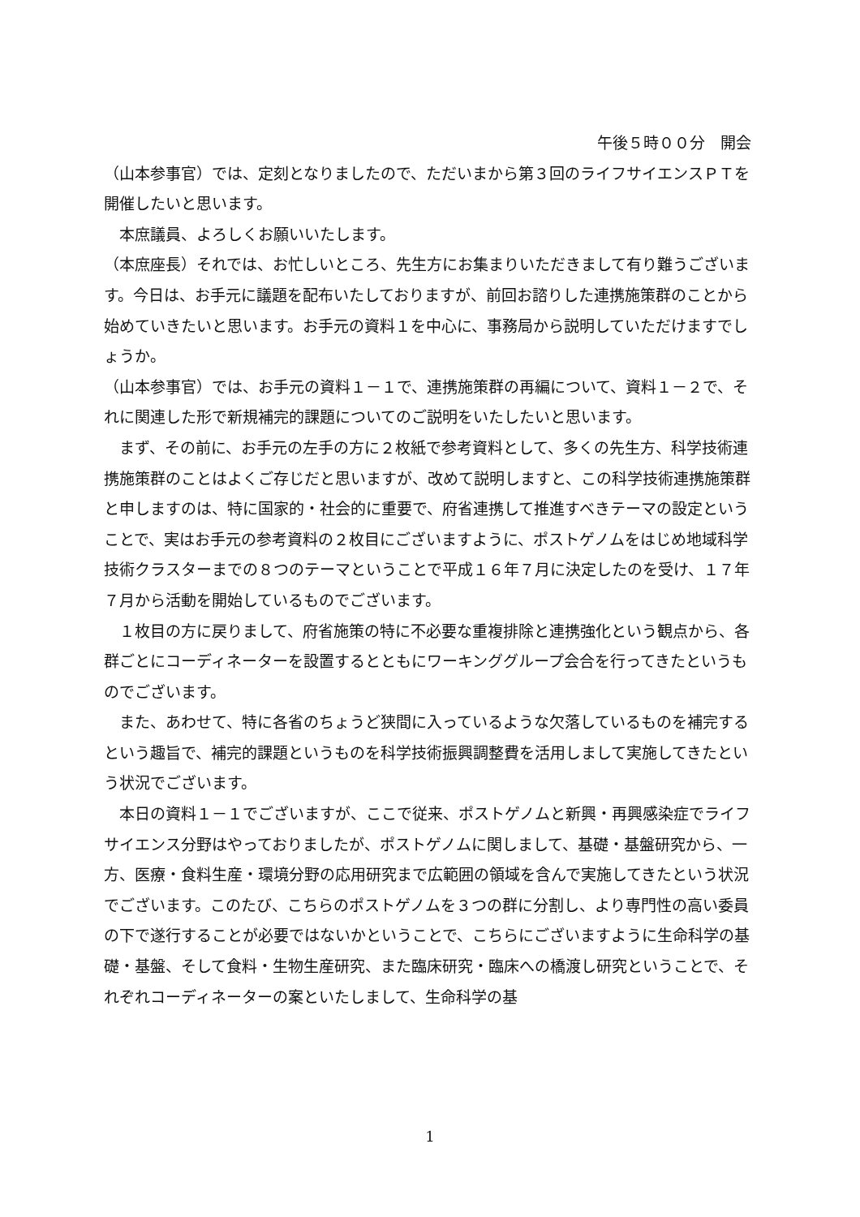午後５時００分　開会
（山本参事官）では、定刻となりましたので、ただいまから第３回のライフサイエンスＰＴを開催したいと思います。
　本庶議員、よろしくお願いいたします。
（本庶座長）それでは、お忙しいところ、先生方にお集まりいただきまして有り難うございます。今日は、お手元に議題を配布いたしておりますが、前回お諮りした連携施策群のことから始めていきたいと思います。お手元の資料１を中心に、事務局から説明していただけますでしょうか。
（山本参事官）では、お手元の資料１－１で、連携施策群の再編について、資料１－２で、それに関連した形で新規補完的課題についてのご説明をいたしたいと思います。
　まず、その前に、お手元の左手の方に２枚紙で参考資料として、多くの先生方、科学技術連携施策群のことはよくご存じだと思いますが、改めて説明しますと、この科学技術連携施策群と申しますのは、特に国家的・社会的に重要で、府省連携して推進すべきテーマの設定ということで、実はお手元の参考資料の２枚目にございますように、ポストゲノムをはじめ地域科学技術クラスターまでの８つのテーマということで平成１６年７月に決定したのを受け、１７年７月から活動を開始しているものでございます。
　１枚目の方に戻りまして、府省施策の特に不必要な重複排除と連携強化という観点から、各群ごとにコーディネーターを設置するとともにワーキンググループ会合を行ってきたというものでございます。
　また、あわせて、特に各省のちょうど狭間に入っているような欠落しているものを補完するという趣旨で、補完的課題というものを科学技術振興調整費を活用しまして実施してきたという状況でございます。
　本日の資料１－１でございますが、ここで従来、ポストゲノムと新興・再興感染症でライフサイエンス分野はやっておりましたが、ポストゲノムに関しまして、基礎・基盤研究から、一方、医療・食料生産・環境分野の応用研究まで広範囲の領域を含んで実施してきたという状況でございます。このたび、こちらのポストゲノムを３つの群に分割し、より専門性の高い委員の下で遂行することが必要ではないかということで、こちらにございますように生命科学の基礎・基盤、そして食料・生物生産研究、また臨床研究・臨床への橋渡し研究ということで、それぞれコーディネーターの案といたしまして、生命科学の基
1